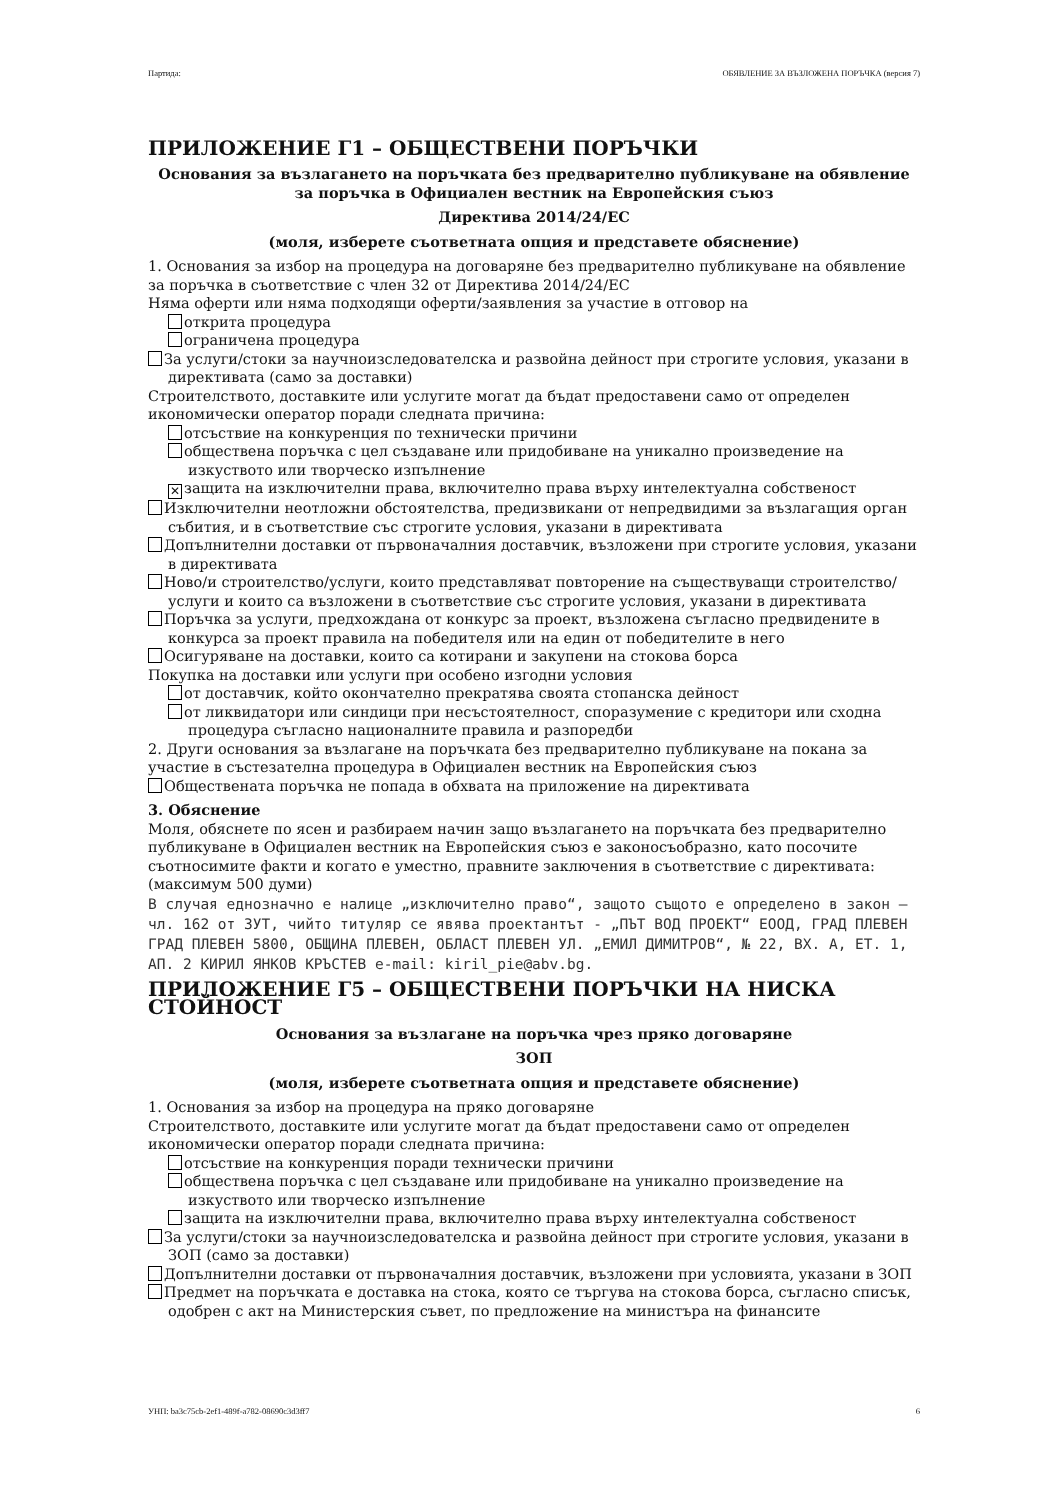Партида: ОБЯВЛЕНИЕ ЗА ВЪЗЛОЖЕНА ПОРЪЧКА (версия 7)
ПРИЛОЖЕНИЕ Г1 – ОБЩЕСТВЕНИ ПОРЪЧКИ
Основания за възлагането на поръчката без предварително публикуване на обявление за поръчка в Официален вестник на Европейския съюз
Директива 2014/24/ЕС
(моля, изберете съответната опция и представете обяснение)
1. Основания за избор на процедура на договаряне без предварително публикуване на обявление за поръчка в съответствие с член 32 от Директива 2014/24/ЕС
Няма оферти или няма подходящи оферти/заявления за участие в отговор на
открита процедура
ограничена процедура
За услуги/стоки за научноизследователска и развойна дейност при строгите условия, указани в директивата (само за доставки)
Строителството, доставките или услугите могат да бъдат предоставени само от определен икономически оператор поради следната причина:
отсъствие на конкуренция по технически причини
обществена поръчка с цел създаване или придобиване на уникално произведение на изкуството или творческо изпълнение
✕ защита на изключителни права, включително права върху интелектуална собственост
Изключителни неотложни обстоятелства, предизвикани от непредвидими за възлагащия орган събития, и в съответствие със строгите условия, указани в директивата
Допълнителни доставки от първоначалния доставчик, възложени при строгите условия, указани в директивата
Ново/и строителство/услуги, които представляват повторение на съществуващи строителство/услуги и които са възложени в съответствие със строгите условия, указани в директивата
Поръчка за услуги, предхождана от конкурс за проект, възложена съгласно предвидените в конкурса за проект правила на победителя или на един от победителите в него
Осигуряване на доставки, които са котирани и закупени на стокова борса
Покупка на доставки или услуги при особено изгодни условия
от доставчик, който окончателно прекратява своята стопанска дейност
от ликвидатори или синдици при несъстоятелност, споразумение с кредитори или сходна процедура съгласно националните правила и разпоредби
2. Други основания за възлагане на поръчката без предварително публикуване на покана за участие в състезателна процедура в Официален вестник на Европейския съюз
Обществената поръчка не попада в обхвата на приложение на директивата
3. Обяснение
Моля, обяснете по ясен и разбираем начин защо възлагането на поръчката без предварително публикуване в Официален вестник на Европейския съюз е законосъобразно, като посочите съотносимите факти и когато е уместно, правните заключения в съответствие с директивата: (максимум 500 думи)
В случая еднозначно е налице „изключително право“, защото същото е определено в закон – чл. 162 от ЗУТ, чийто титуляр се явява проектантът - „ПЪТ ВОД ПРОЕКТ“ ЕООД, ГРАД ПЛЕВЕН ГРАД ПЛЕВЕН 5800, ОБЩИНА ПЛЕВЕН, ОБЛАСТ ПЛЕВЕН УЛ. „ЕМИЛ ДИМИТРОВ“, № 22, ВХ. А, ЕТ. 1, АП. 2 КИРИЛ ЯНКОВ КРЪСТЕВ e-mail: kiril_pie@abv.bg.
ПРИЛОЖЕНИЕ Г5 – ОБЩЕСТВЕНИ ПОРЪЧКИ НА НИСКА СТОЙНОСТ
Основания за възлагане на поръчка чрез пряко договаряне
ЗОП
(моля, изберете съответната опция и представете обяснение)
1. Основания за избор на процедура на пряко договаряне
Строителството, доставките или услугите могат да бъдат предоставени само от определен икономически оператор поради следната причина:
отсъствие на конкуренция поради технически причини
обществена поръчка с цел създаване или придобиване на уникално произведение на изкуството или творческо изпълнение
защита на изключителни права, включително права върху интелектуална собственост
За услуги/стоки за научноизследователска и развойна дейност при строгите условия, указани в ЗОП (само за доставки)
Допълнителни доставки от първоначалния доставчик, възложени при условията, указани в ЗОП
Предмет на поръчката е доставка на стока, която се търгува на стокова борса, съгласно списък, одобрен с акт на Министерския съвет, по предложение на министъра на финансите
УНП: ba3c75cb-2ef1-489f-a782-08690c3d3ff7 6